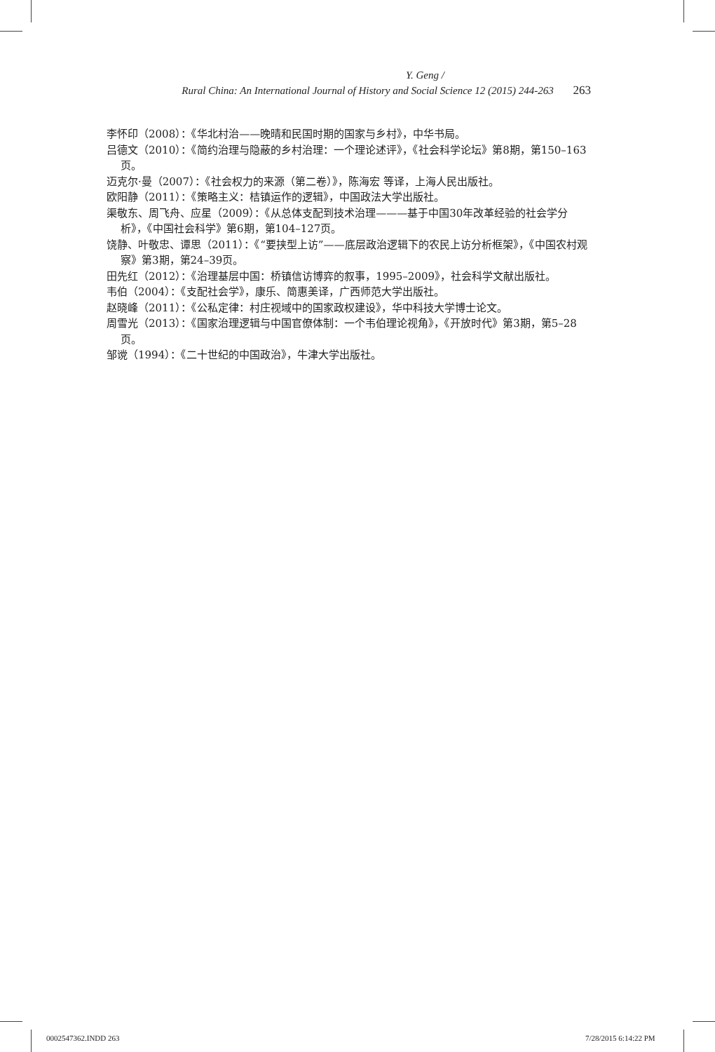Y. Geng /
Rural China: An International Journal of History and Social Science 12 (2015) 244-263 263
李怀印（2008）：《华北村治——晚晴和民国时期的国家与乡村》，中华书局。
吕德文（2010）：《简约治理与隐蔽的乡村治理：一个理论述评》，《社会科学论坛》第8期，第150–163页。
迈克尔·曼（2007）：《社会权力的来源（第二卷）》，陈海宏 等译，上海人民出版社。
欧阳静（2011）：《策略主义：桔镇运作的逻辑》，中国政法大学出版社。
渠敬东、周飞舟、应星（2009）：《从总体支配到技术治理———基于中国30年改革经验的社会学分析》，《中国社会科学》第6期，第104–127页。
饶静、叶敬忠、谭思（2011）：《“要挟型上访”——底层政治逻辑下的农民上访分析框架》，《中国农村观察》第3期，第24–39页。
田先红（2012）：《治理基层中国：桥镇信访博弈的叙事，1995–2009》，社会科学文献出版社。
韦伯（2004）：《支配社会学》，康乐、简惠美译，广西师范大学出版社。
赵晓峰（2011）：《公私定律：村庄视域中的国家政权建设》，华中科技大学博士论文。
周雪光（2013）：《国家治理逻辑与中国官僚体制：一个韦伯理论视角》，《开放时代》第3期，第5–28页。
邹谠（1994）：《二十世纪的中国政治》，牛津大学出版社。
0002547362.INDD 263 7/28/2015 6:14:22 PM